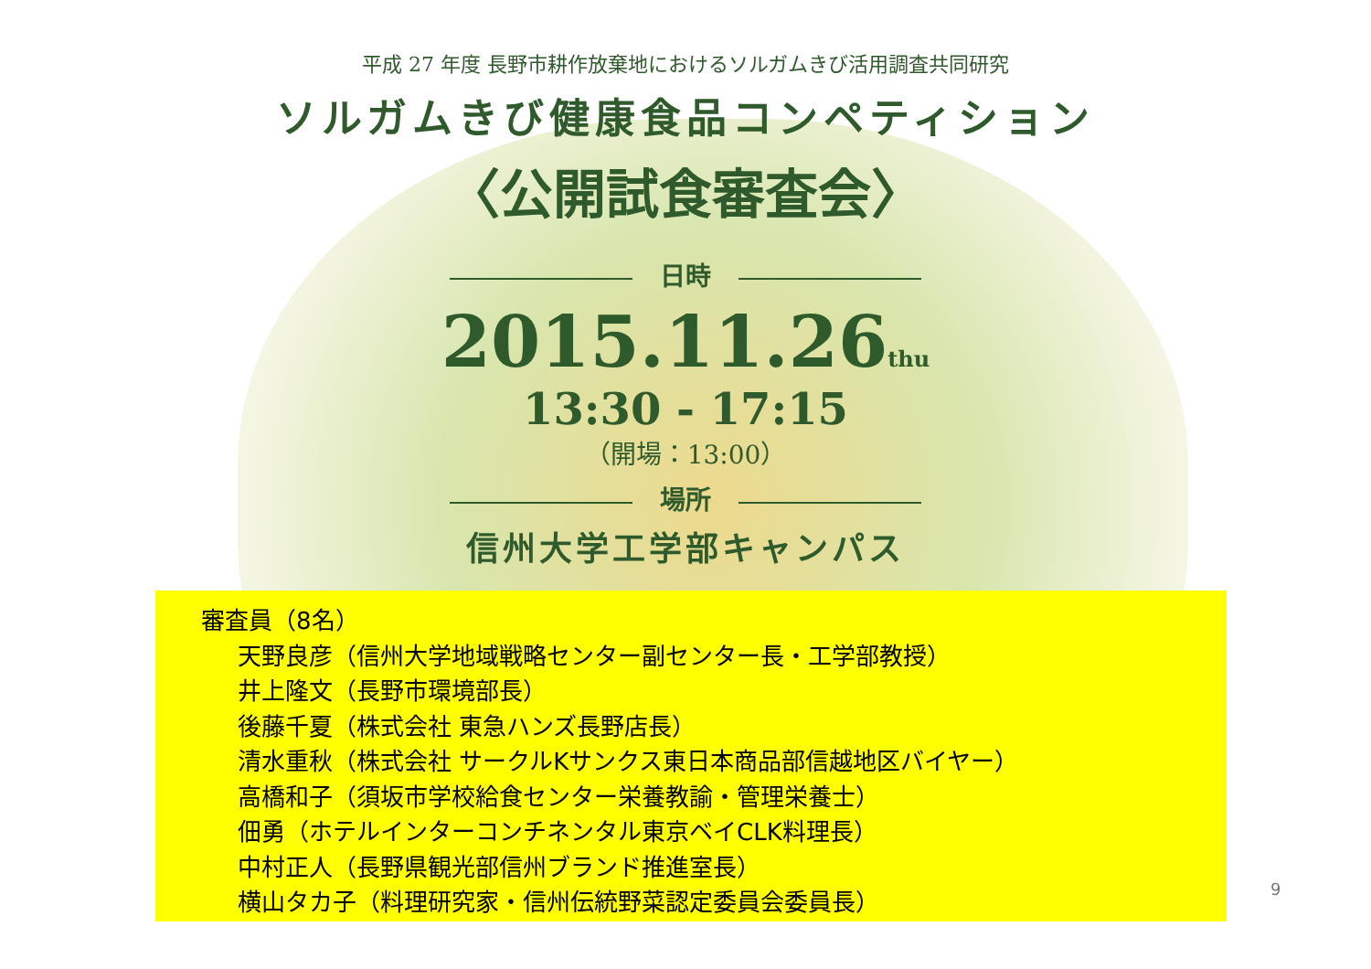平成 27 年度 長野市耕作放棄地におけるソルガムきび活用調査共同研究
ソルガムきび健康食品コンペティション
〈公開試食審査会〉
日時
2015.11.26thu
13:30 - 17:15
（開場：13:00）
場所
信州大学工学部キャンパス
審査員（8名）
天野良彦（信州大学地域戦略センター副センター長・工学部教授）
井上隆文（長野市環境部長）
後藤千夏（株式会社 東急ハンズ長野店長）
清水重秋（株式会社 サークルKサンクス東日本商品部信越地区バイヤー）
高橋和子（須坂市学校給食センター栄養教諭・管理栄養士）
佃勇（ホテルインターコンチネンタル東京ベイCLK料理長）
中村正人（長野県観光部信州ブランド推進室長）
横山タカ子（料理研究家・信州伝統野菜認定委員会委員長）
9